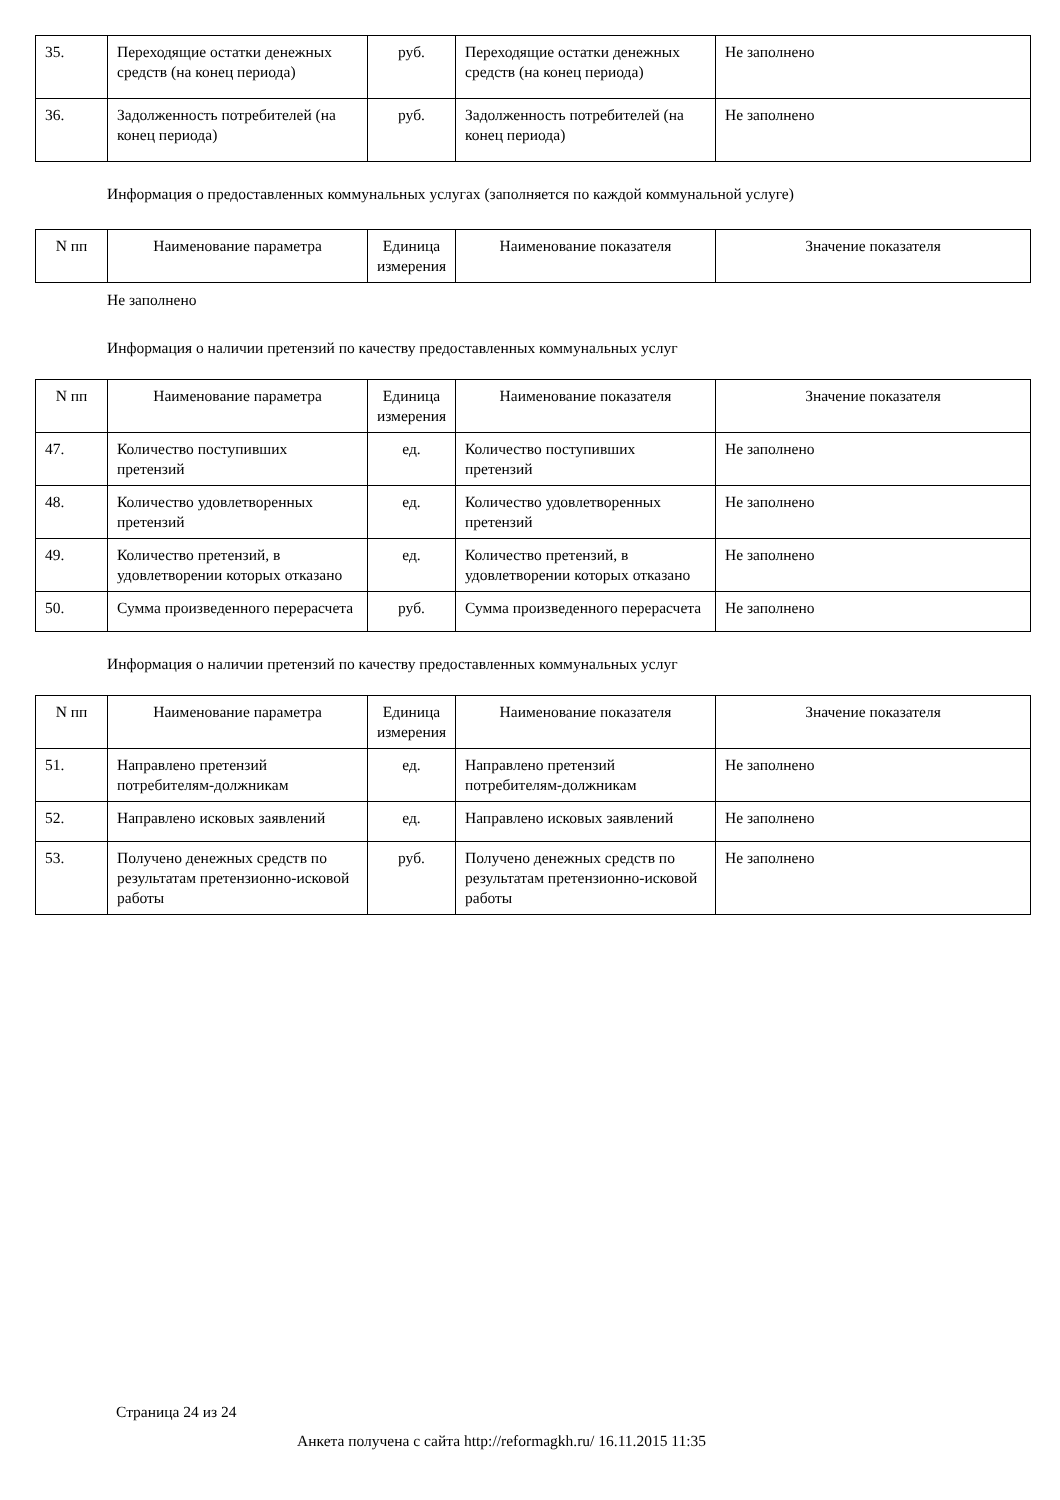| 35. | Переходящие остатки денежных средств (на конец периода) | руб. | Переходящие остатки денежных средств (на конец периода) | Не заполнено |
| 36. | Задолженность потребителей (на конец периода) | руб. | Задолженность потребителей (на конец периода) | Не заполнено |
Информация о предоставленных коммунальных услугах (заполняется по каждой коммунальной услуге)
| N пп | Наименование параметра | Единица измерения | Наименование показателя | Значение показателя |
| --- | --- | --- | --- | --- |
Не заполнено
Информация о наличии претензий по качеству предоставленных коммунальных услуг
| N пп | Наименование параметра | Единица измерения | Наименование показателя | Значение показателя |
| --- | --- | --- | --- | --- |
| 47. | Количество поступивших претензий | ед. | Количество поступивших претензий | Не заполнено |
| 48. | Количество удовлетворенных претензий | ед. | Количество удовлетворенных претензий | Не заполнено |
| 49. | Количество претензий, в удовлетворении которых отказано | ед. | Количество претензий, в удовлетворении которых отказано | Не заполнено |
| 50. | Сумма произведенного перерасчета | руб. | Сумма произведенного перерасчета | Не заполнено |
Информация о наличии претензий по качеству предоставленных коммунальных услуг
| N пп | Наименование параметра | Единица измерения | Наименование показателя | Значение показателя |
| --- | --- | --- | --- | --- |
| 51. | Направлено претензий потребителям-должникам | ед. | Направлено претензий потребителям-должникам | Не заполнено |
| 52. | Направлено исковых заявлений | ед. | Направлено исковых заявлений | Не заполнено |
| 53. | Получено денежных средств по результатам претензионно-исковой работы | руб. | Получено денежных средств по результатам претензионно-исковой работы | Не заполнено |
Страница 24 из 24
Анкета получена с сайта http://reformagkh.ru/ 16.11.2015 11:35